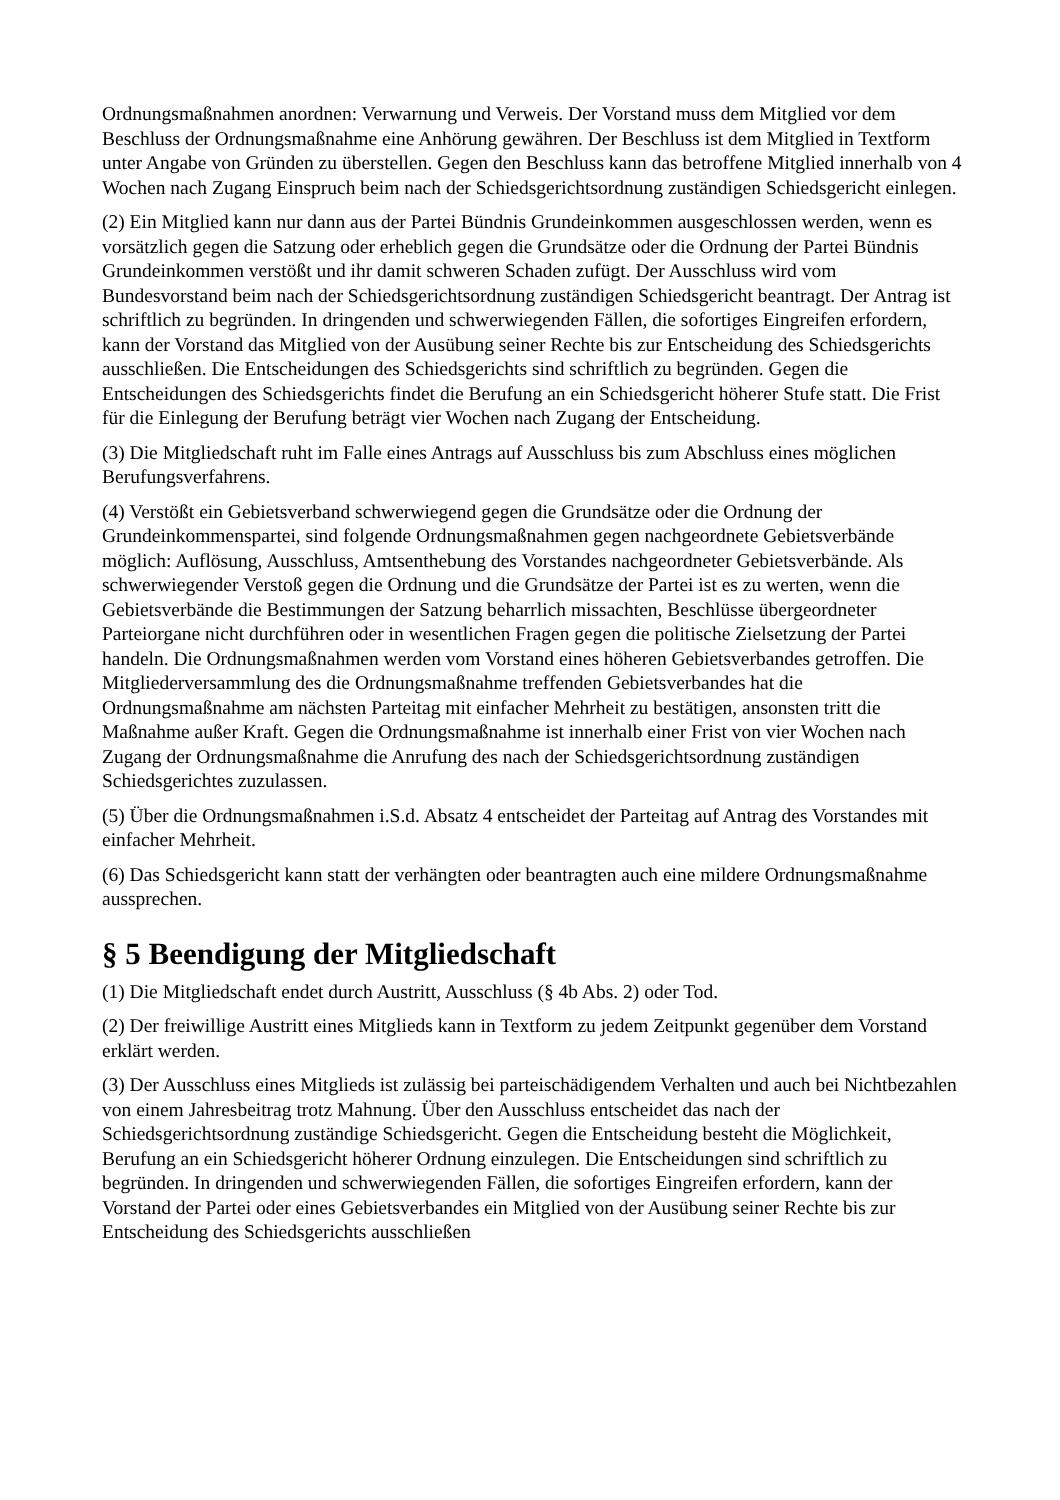Ordnungsmaßnahmen anordnen: Verwarnung und Verweis. Der Vorstand muss dem Mitglied vor dem Beschluss der Ordnungsmaßnahme eine Anhörung gewähren. Der Beschluss ist dem Mitglied in Textform unter Angabe von Gründen zu überstellen. Gegen den Beschluss kann das betroffene Mitglied innerhalb von 4 Wochen nach Zugang Einspruch beim nach der Schiedsgerichtsordnung zuständigen Schiedsgericht einlegen.
(2) Ein Mitglied kann nur dann aus der Partei Bündnis Grundeinkommen ausgeschlossen werden, wenn es vorsätzlich gegen die Satzung oder erheblich gegen die Grundsätze oder die Ordnung der Partei Bündnis Grundeinkommen verstößt und ihr damit schweren Schaden zufügt. Der Ausschluss wird vom Bundesvorstand beim nach der Schiedsgerichtsordnung zuständigen Schiedsgericht beantragt. Der Antrag ist schriftlich zu begründen. In dringenden und schwerwiegenden Fällen, die sofortiges Eingreifen erfordern, kann der Vorstand das Mitglied von der Ausübung seiner Rechte bis zur Entscheidung des Schiedsgerichts ausschließen. Die Entscheidungen des Schiedsgerichts sind schriftlich zu begründen. Gegen die Entscheidungen des Schiedsgerichts findet die Berufung an ein Schiedsgericht höherer Stufe statt. Die Frist für die Einlegung der Berufung beträgt vier Wochen nach Zugang der Entscheidung.
(3) Die Mitgliedschaft ruht im Falle eines Antrags auf Ausschluss bis zum Abschluss eines möglichen Berufungsverfahrens.
(4) Verstößt ein Gebietsverband schwerwiegend gegen die Grundsätze oder die Ordnung der Grundeinkommenspartei, sind folgende Ordnungsmaßnahmen gegen nachgeordnete Gebietsverbände möglich: Auflösung, Ausschluss, Amtsenthebung des Vorstandes nachgeordneter Gebietsverbände. Als schwerwiegender Verstoß gegen die Ordnung und die Grundsätze der Partei ist es zu werten, wenn die Gebietsverbände die Bestimmungen der Satzung beharrlich missachten, Beschlüsse übergeordneter Parteiorgane nicht durchführen oder in wesentlichen Fragen gegen die politische Zielsetzung der Partei handeln. Die Ordnungsmaßnahmen werden vom Vorstand eines höheren Gebietsverbandes getroffen. Die Mitgliederversammlung des die Ordnungsmaßnahme treffenden Gebietsverbandes hat die Ordnungsmaßnahme am nächsten Parteitag mit einfacher Mehrheit zu bestätigen, ansonsten tritt die Maßnahme außer Kraft. Gegen die Ordnungsmaßnahme ist innerhalb einer Frist von vier Wochen nach Zugang der Ordnungsmaßnahme die Anrufung des nach der Schiedsgerichtsordnung zuständigen Schiedsgerichtes zuzulassen.
(5) Über die Ordnungsmaßnahmen i.S.d. Absatz 4 entscheidet der Parteitag auf Antrag des Vorstandes mit einfacher Mehrheit.
(6) Das Schiedsgericht kann statt der verhängten oder beantragten auch eine mildere Ordnungsmaßnahme aussprechen.
§ 5 Beendigung der Mitgliedschaft
(1) Die Mitgliedschaft endet durch Austritt, Ausschluss (§ 4b Abs. 2) oder Tod.
(2) Der freiwillige Austritt eines Mitglieds kann in Textform zu jedem Zeitpunkt gegenüber dem Vorstand erklärt werden.
(3) Der Ausschluss eines Mitglieds ist zulässig bei parteischädigendem Verhalten und auch bei Nichtbezahlen von einem Jahresbeitrag trotz Mahnung. Über den Ausschluss entscheidet das nach der Schiedsgerichtsordnung zuständige Schiedsgericht. Gegen die Entscheidung besteht die Möglichkeit, Berufung an ein Schiedsgericht höherer Ordnung einzulegen. Die Entscheidungen sind schriftlich zu begründen. In dringenden und schwerwiegenden Fällen, die sofortiges Eingreifen erfordern, kann der Vorstand der Partei oder eines Gebietsverbandes ein Mitglied von der Ausübung seiner Rechte bis zur Entscheidung des Schiedsgerichts ausschließen